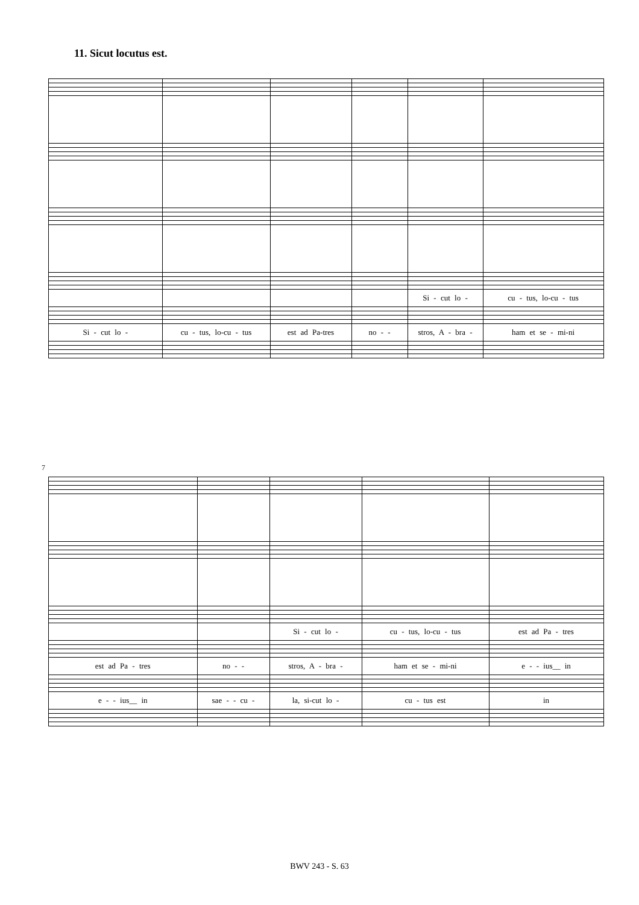11. Sicut locutus est.
| | | | | Si - cut lo - | cu - tus, lo-cu - tus |
| Si - cut lo - | cu - tus, lo-cu - tus | est ad Pa-tres | no - - | stros, A - bra - | ham et se - mi-ni |
7
| | | Si - cut lo - | cu - tus, lo-cu - tus | est ad Pa - tres |
| est ad Pa - tres | no - - | stros, A - bra - | ham et se - mi-ni | e - - ius__ in |
| e - - ius__ in | sae - - cu - | la, si-cut lo - | cu - tus est | in |
BWV 243 - S. 63